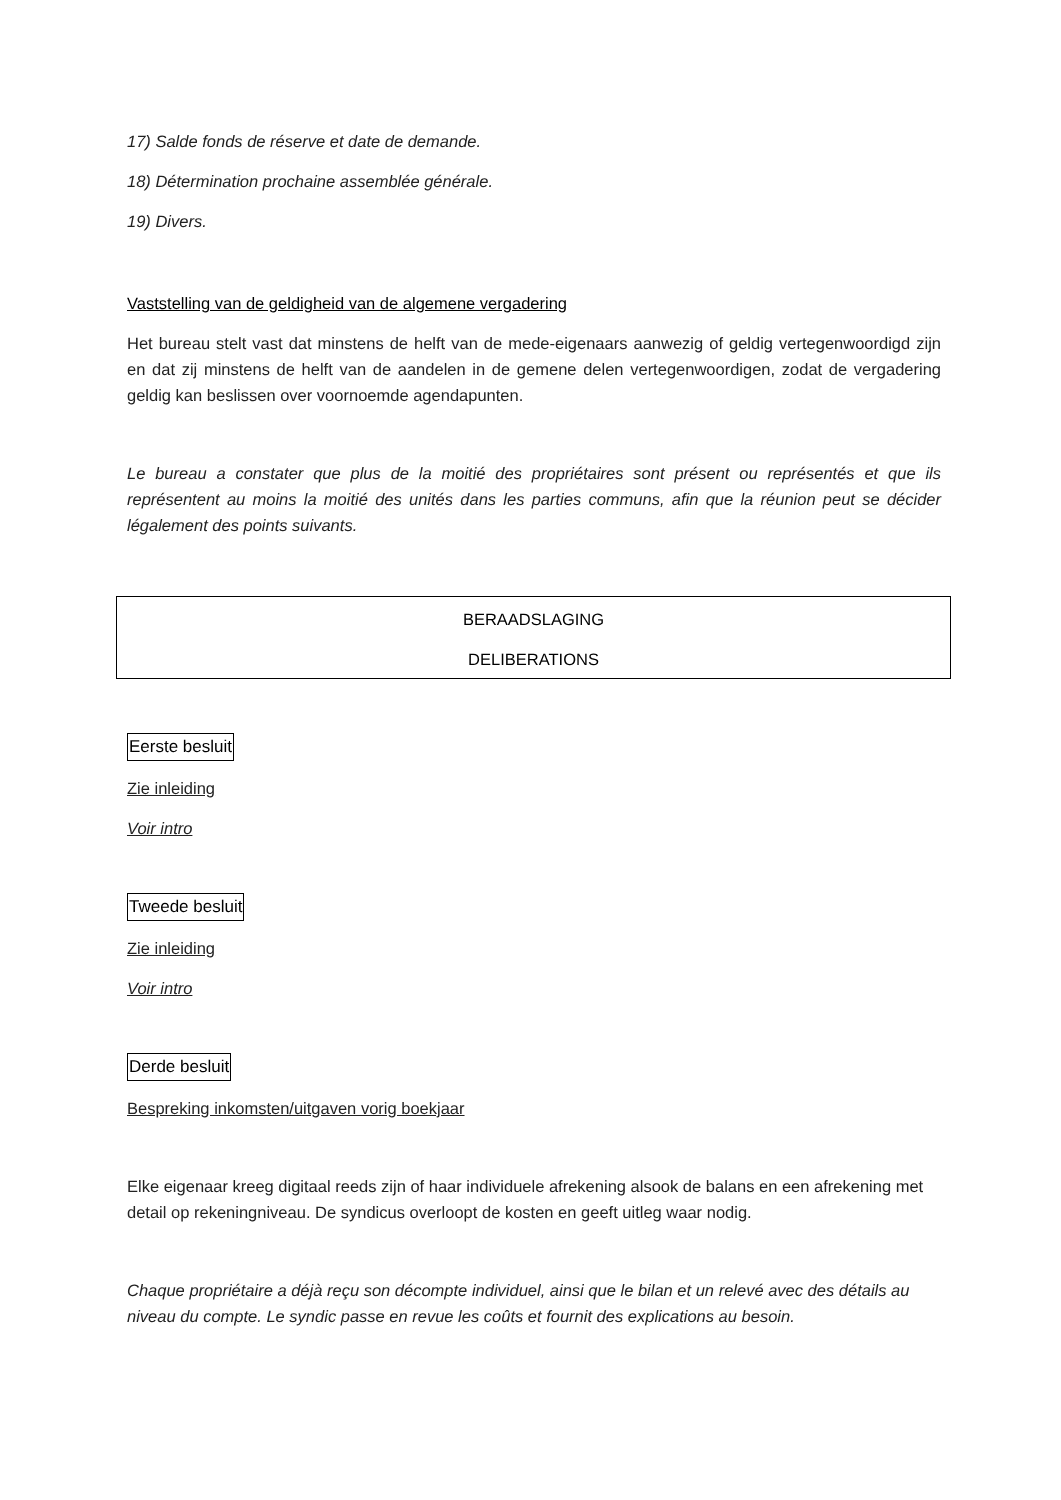17) Salde fonds de réserve et date de demande.
18) Détermination prochaine assemblée générale.
19) Divers.
Vaststelling van de geldigheid van de algemene vergadering
Het bureau stelt vast dat minstens de helft van de mede-eigenaars aanwezig of geldig vertegenwoordigd zijn en dat zij minstens de helft van de aandelen in de gemene delen vertegenwoordigen, zodat de vergadering geldig kan beslissen over voornoemde agendapunten.
Le bureau a constater que plus de la moitié des propriétaires sont présent ou représentés et que ils représentent au moins la moitié des unités dans les parties communs, afin que la réunion peut se décider légalement des points suivants.
BERAADSLAGING
DELIBERATIONS
Eerste besluit
Zie inleiding
Voir intro
Tweede besluit
Zie inleiding
Voir intro
Derde besluit
Bespreking inkomsten/uitgaven vorig boekjaar
Elke eigenaar kreeg digitaal reeds zijn of haar individuele afrekening alsook de balans en een afrekening met detail op rekeningniveau. De syndicus overloopt de kosten en geeft uitleg waar nodig.
Chaque propriétaire a déjà reçu son décompte individuel, ainsi que le bilan et un relevé avec des détails au niveau du compte. Le syndic passe en revue les coûts et fournit des explications au besoin.